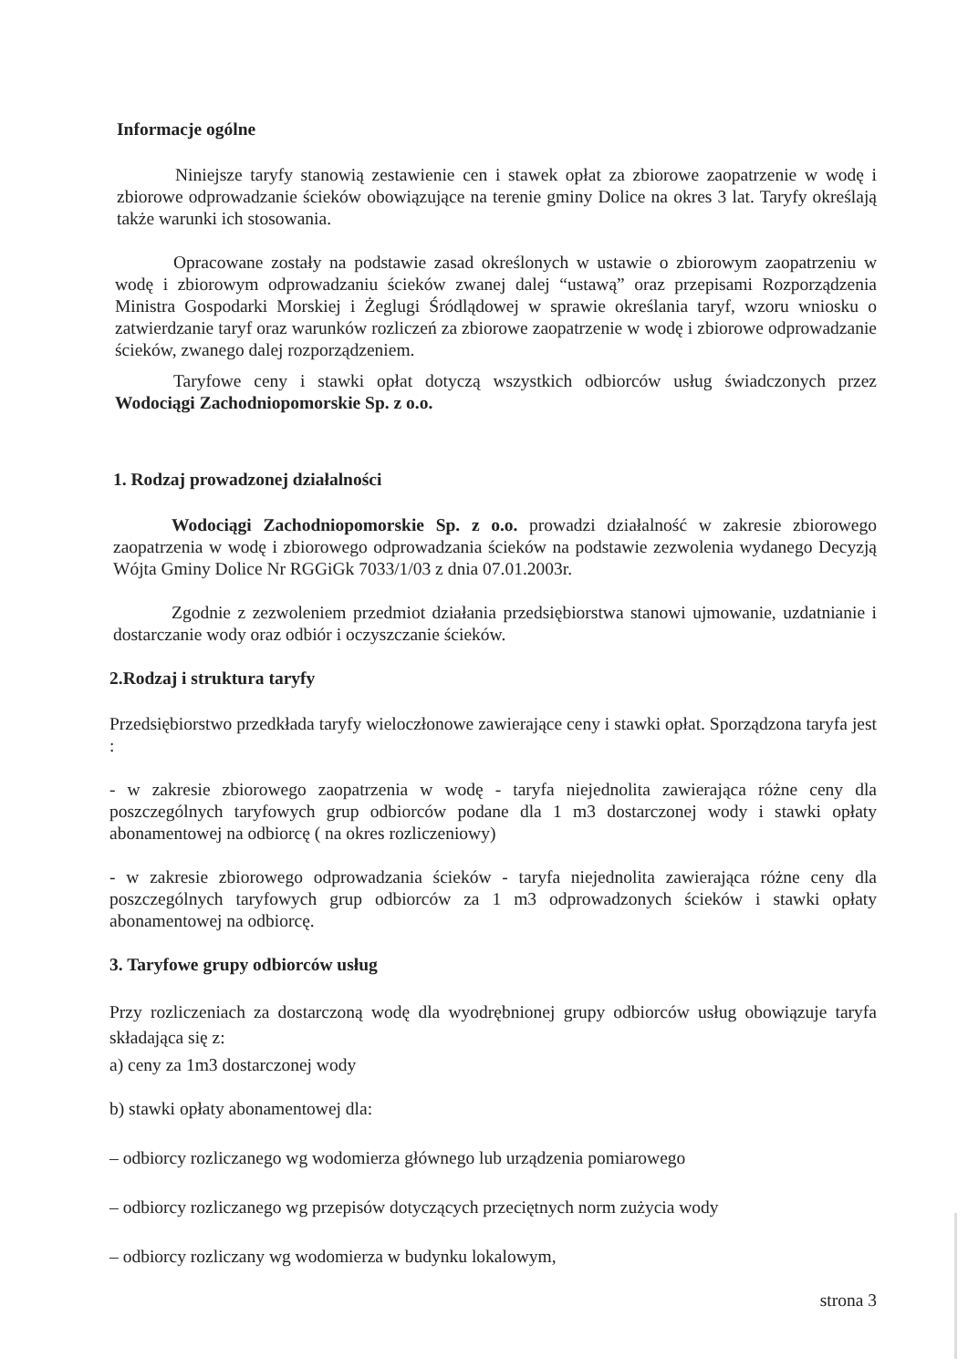Informacje ogólne
Niniejsze taryfy stanowią zestawienie cen i stawek opłat za zbiorowe zaopatrzenie w wodę i zbiorowe odprowadzanie ścieków obowiązujące na terenie gminy Dolice na okres 3 lat. Taryfy określają także warunki ich stosowania.
Opracowane zostały na podstawie zasad określonych w ustawie o zbiorowym zaopatrzeniu w wodę i zbiorowym odprowadzaniu ścieków zwanej dalej “ustawą” oraz przepisami Rozporządzenia Ministra Gospodarki Morskiej i Żeglugi Śródlądowej w sprawie określania taryf, wzoru wniosku o zatwierdzanie taryf oraz warunków rozliczeń za zbiorowe zaopatrzenie w wodę i zbiorowe odprowadzanie ścieków, zwanego dalej rozporządzeniem.
Taryfowe ceny i stawki opłat dotyczą wszystkich odbiorców usług świadczonych przez Wodociągi Zachodniopomorskie Sp. z o.o.
1. Rodzaj prowadzonej działalności
Wodociągi Zachodniopomorskie Sp. z o.o. prowadzi działalność w zakresie zbiorowego zaopatrzenia w wodę i zbiorowego odprowadzania ścieków na podstawie zezwolenia wydanego Decyzją Wójta Gminy Dolice Nr RGGiGk 7033/1/03 z dnia 07.01.2003r.
Zgodnie z zezwoleniem przedmiot działania przedsiębiorstwa stanowi ujmowanie, uzdatnianie i dostarczanie wody oraz odbiór i oczyszczanie ścieków.
2.Rodzaj i struktura taryfy
Przedsiębiorstwo przedkłada taryfy wieloczłonowe zawierające ceny i stawki opłat. Sporządzona taryfa jest :
- w zakresie zbiorowego zaopatrzenia w wodę - taryfa niejednolita zawierająca różne ceny dla poszczególnych taryfowych grup odbiorców podane dla 1 m3 dostarczonej wody i stawki opłaty abonamentowej na odbiorcę ( na okres rozliczeniowy)
- w zakresie zbiorowego odprowadzania ścieków - taryfa niejednolita zawierająca różne ceny dla poszczególnych taryfowych grup odbiorców za 1 m3 odprowadzonych ścieków i stawki opłaty abonamentowej na odbiorcę.
3. Taryfowe grupy odbiorców usług
Przy rozliczeniach za dostarczoną wodę dla wyodrębnionej grupy odbiorców usług obowiązuje taryfa składająca się z:
a) ceny za 1m3 dostarczonej wody
b) stawki opłaty abonamentowej dla:
– odbiorcy rozliczanego wg wodomierza głównego lub urządzenia pomiarowego
– odbiorcy rozliczanego wg przepisów dotyczących przeciętnych norm zużycia wody
– odbiorcy rozliczany wg wodomierza w budynku lokalowym,
strona 3